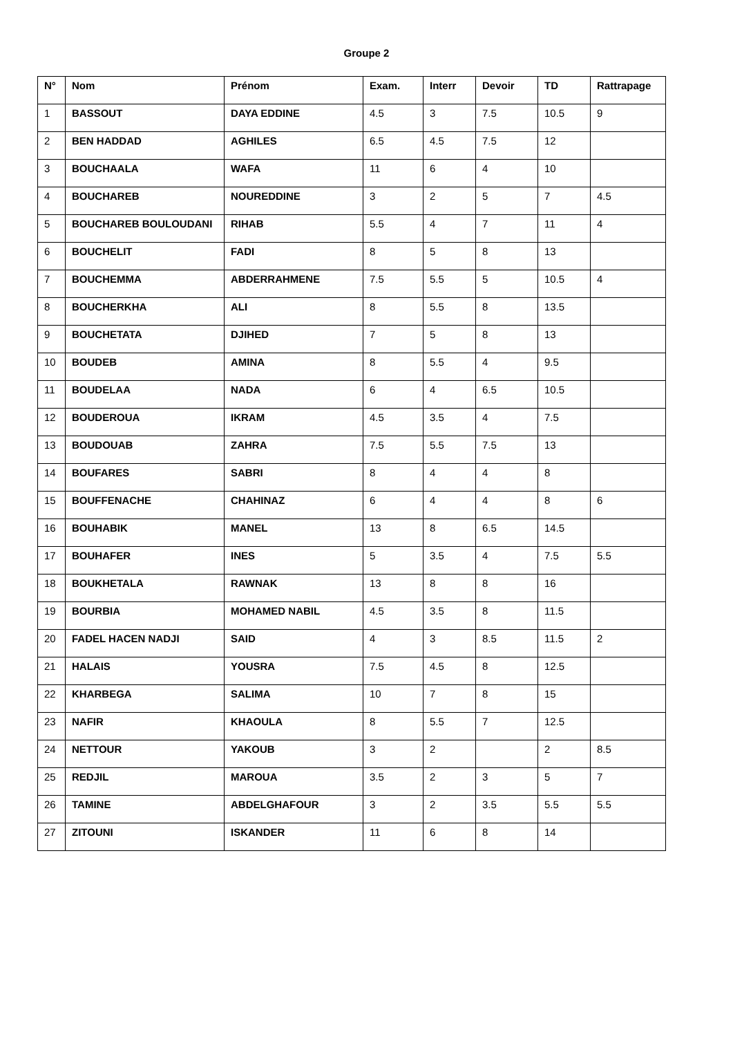Groupe 2
| N° | Nom | Prénom | Exam. | Interr | Devoir | TD | Rattrapage |
| --- | --- | --- | --- | --- | --- | --- | --- |
| 1 | BASSOUT | DAYA EDDINE | 4.5 | 3 | 7.5 | 10.5 | 9 |
| 2 | BEN HADDAD | AGHILES | 6.5 | 4.5 | 7.5 | 12 | |
| 3 | BOUCHAALA | WAFA | 11 | 6 | 4 | 10 | |
| 4 | BOUCHAREB | NOUREDDINE | 3 | 2 | 5 | 7 | 4.5 |
| 5 | BOUCHAREB BOULOUDANI | RIHAB | 5.5 | 4 | 7 | 11 | 4 |
| 6 | BOUCHELIT | FADI | 8 | 5 | 8 | 13 | |
| 7 | BOUCHEMMA | ABDERRAHMENE | 7.5 | 5.5 | 5 | 10.5 | 4 |
| 8 | BOUCHERKHA | ALI | 8 | 5.5 | 8 | 13.5 | |
| 9 | BOUCHETATA | DJIHED | 7 | 5 | 8 | 13 | |
| 10 | BOUDEB | AMINA | 8 | 5.5 | 4 | 9.5 | |
| 11 | BOUDELAA | NADA | 6 | 4 | 6.5 | 10.5 | |
| 12 | BOUDEROUA | IKRAM | 4.5 | 3.5 | 4 | 7.5 | |
| 13 | BOUDOUAB | ZAHRA | 7.5 | 5.5 | 7.5 | 13 | |
| 14 | BOUFARES | SABRI | 8 | 4 | 4 | 8 | |
| 15 | BOUFFENACHE | CHAHINAZ | 6 | 4 | 4 | 8 | 6 |
| 16 | BOUHABIK | MANEL | 13 | 8 | 6.5 | 14.5 | |
| 17 | BOUHAFER | INES | 5 | 3.5 | 4 | 7.5 | 5.5 |
| 18 | BOUKHETALA | RAWNAK | 13 | 8 | 8 | 16 | |
| 19 | BOURBIA | MOHAMED NABIL | 4.5 | 3.5 | 8 | 11.5 | |
| 20 | FADEL HACEN NADJI | SAID | 4 | 3 | 8.5 | 11.5 | 2 |
| 21 | HALAIS | YOUSRA | 7.5 | 4.5 | 8 | 12.5 | |
| 22 | KHARBEGA | SALIMA | 10 | 7 | 8 | 15 | |
| 23 | NAFIR | KHAOULA | 8 | 5.5 | 7 | 12.5 | |
| 24 | NETTOUR | YAKOUB | 3 | 2 | | 2 | 8.5 |
| 25 | REDJIL | MAROUA | 3.5 | 2 | 3 | 5 | 7 |
| 26 | TAMINE | ABDELGHAFOUR | 3 | 2 | 3.5 | 5.5 | 5.5 |
| 27 | ZITOUNI | ISKANDER | 11 | 6 | 8 | 14 | |